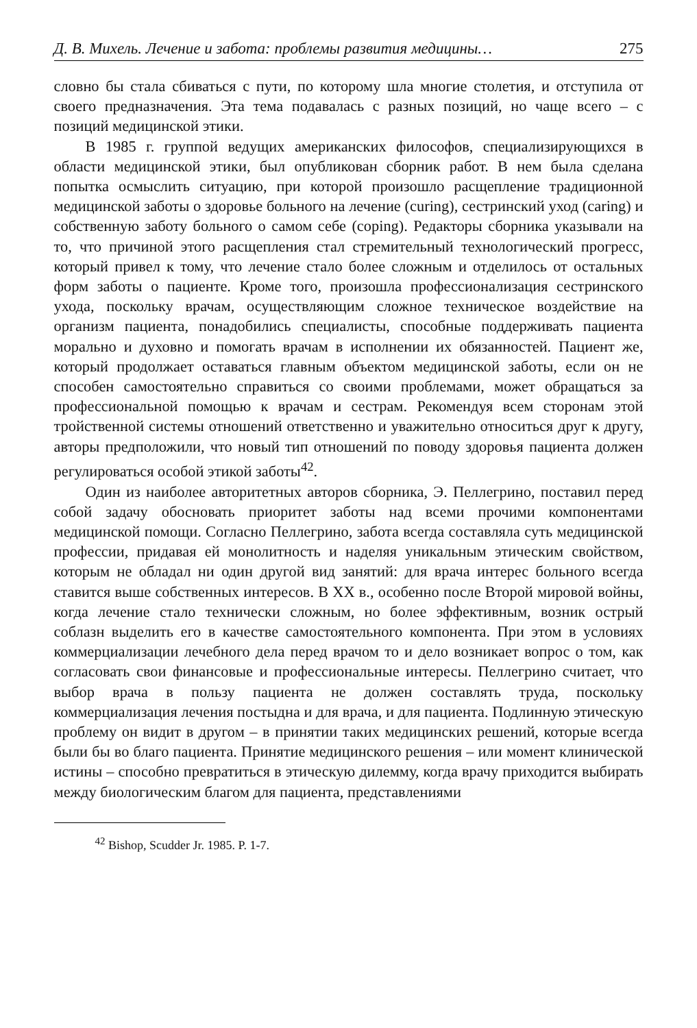Д. В. Михель. Лечение и забота: проблемы развития медицины… 275
словно бы стала сбиваться с пути, по которому шла многие столетия, и отступила от своего предназначения. Эта тема подавалась с разных позиций, но чаще всего – с позиций медицинской этики.
В 1985 г. группой ведущих американских философов, специализирующихся в области медицинской этики, был опубликован сборник работ. В нем была сделана попытка осмыслить ситуацию, при которой произошло расщепление традиционной медицинской заботы о здоровье больного на лечение (curing), сестринский уход (caring) и собственную заботу больного о самом себе (coping). Редакторы сборника указывали на то, что причиной этого расщепления стал стремительный технологический прогресс, который привел к тому, что лечение стало более сложным и отделилось от остальных форм заботы о пациенте. Кроме того, произошла профессионализация сестринского ухода, поскольку врачам, осуществляющим сложное техническое воздействие на организм пациента, понадобились специалисты, способные поддерживать пациента морально и духовно и помогать врачам в исполнении их обязанностей. Пациент же, который продолжает оставаться главным объектом медицинской заботы, если он не способен самостоятельно справиться со своими проблемами, может обращаться за профессиональной помощью к врачам и сестрам. Рекомендуя всем сторонам этой тройственной системы отношений ответственно и уважительно относиться друг к другу, авторы предположили, что новый тип отношений по поводу здоровья пациента должен регулироваться особой этикой заботы<sup>42</sup>.
Один из наиболее авторитетных авторов сборника, Э. Пеллегрино, поставил перед собой задачу обосновать приоритет заботы над всеми прочими компонентами медицинской помощи. Согласно Пеллегрино, забота всегда составляла суть медицинской профессии, придавая ей монолитность и наделяя уникальным этическим свойством, которым не обладал ни один другой вид занятий: для врача интерес больного всегда ставится выше собственных интересов. В XX в., особенно после Второй мировой войны, когда лечение стало технически сложным, но более эффективным, возник острый соблазн выделить его в качестве самостоятельного компонента. При этом в условиях коммерциализации лечебного дела перед врачом то и дело возникает вопрос о том, как согласовать свои финансовые и профессиональные интересы. Пеллегрино считает, что выбор врача в пользу пациента не должен составлять труда, поскольку коммерциализация лечения постыдна и для врача, и для пациента. Подлинную этическую проблему он видит в другом – в принятии таких медицинских решений, которые всегда были бы во благо пациента. Принятие медицинского решения – или момент клинической истины – способно превратиться в этическую дилемму, когда врачу приходится выбирать между биологическим благом для пациента, представлениями
<sup>42</sup> Bishop, Scudder Jr. 1985. P. 1-7.